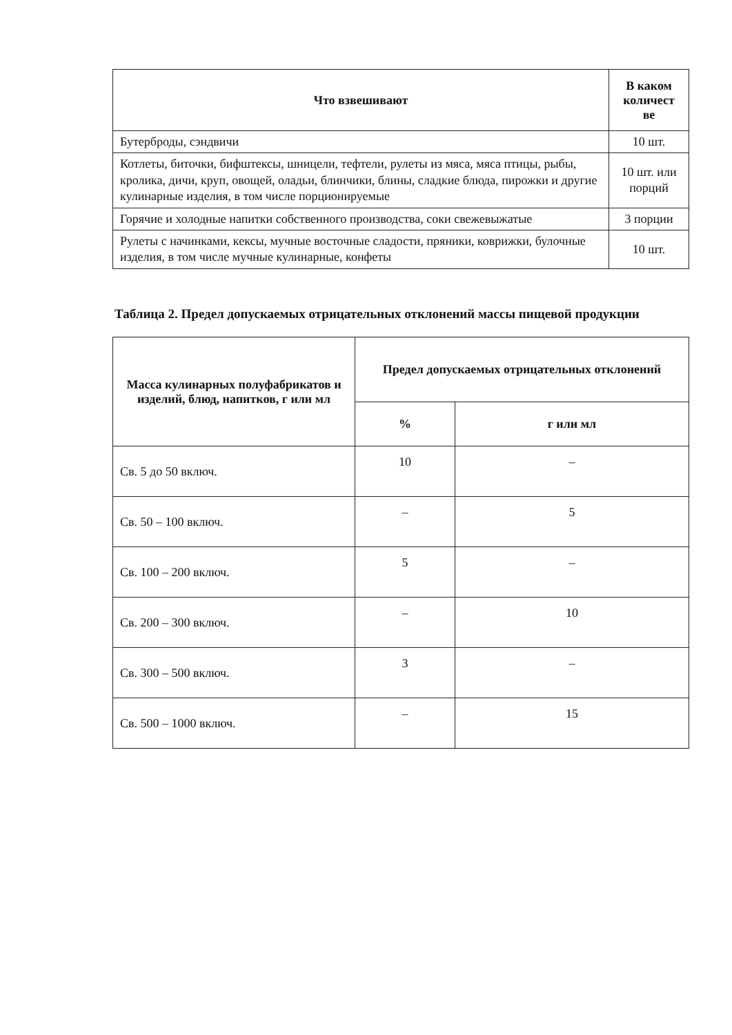| Что взвешивают | В каком количест ве |
| --- | --- |
| Бутерброды, сэндвичи | 10 шт. |
| Котлеты, биточки, бифштексы, шницели, тефтели, рулеты из мяса, мяса птицы, рыбы, кролика, дичи, круп, овощей, оладьи, блинчики, блины, сладкие блюда, пирожки и другие кулинарные изделия, в том числе порционируемые | 10 шт. или порций |
| Горячие и холодные напитки собственного производства, соки свежевыжатые | 3 порции |
| Рулеты с начинками, кексы, мучные восточные сладости, пряники, коврижки, булочные изделия, в том числе мучные кулинарные, конфеты | 10 шт. |
Таблица 2. Предел допускаемых отрицательных отклонений массы пищевой продукции
| Масса кулинарных полуфабрикатов и изделий, блюд, напитков, г или мл | Предел допускаемых отрицательных отклонений | |
| --- | --- | --- |
| | % | г или мл |
| Св. 5 до 50 включ. | 10 | – |
| Св. 50 – 100 включ. | – | 5 |
| Св. 100 – 200 включ. | 5 | – |
| Св. 200 – 300 включ. | – | 10 |
| Св. 300 – 500 включ. | 3 | – |
| Св. 500 – 1000 включ. | – | 15 |